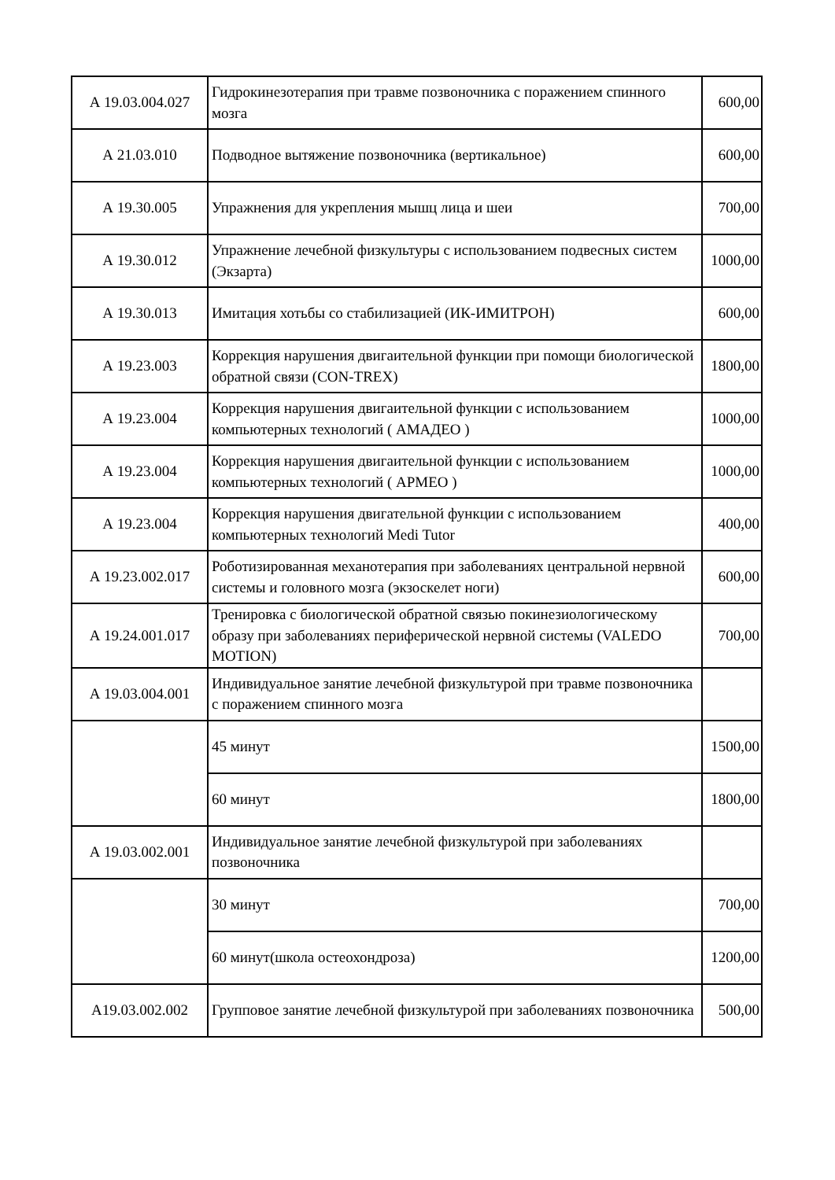| А 19.03.004.027 | Гидрокинезотерапия при травме позвоночника с поражением спинного мозга | 600,00 |
| А 21.03.010 | Подводное вытяжение позвоночника (вертикальное) | 600,00 |
| А 19.30.005 | Упражнения для укрепления мышц лица и шеи | 700,00 |
| А 19.30.012 | Упражнение лечебной физкультуры с использованием подвесных систем (Экзарта) | 1000,00 |
| А 19.30.013 | Имитация хотьбы со стабилизацией (ИК-ИМИТРОН) | 600,00 |
| А 19.23.003 | Коррекция нарушения двигаительной функции при помощи биологической обратной связи (CON-TREX) | 1800,00 |
| А 19.23.004 | Коррекция нарушения двигаительной функции с использованием компьютерных технологий ( АМАДЕО ) | 1000,00 |
| А 19.23.004 | Коррекция нарушения двигаительной функции с использованием компьютерных технологий ( АРМЕО ) | 1000,00 |
| А 19.23.004 | Коррекция нарушения двигательной функции с использованием компьютерных технологий Medi Tutor | 400,00 |
| А 19.23.002.017 | Роботизированная механотерапия при заболеваниях центральной нервной системы и головного мозга (экзоскелет ноги) | 600,00 |
| А 19.24.001.017 | Тренировка с биологической обратной связью покинезиологическому образу при заболеваниях периферической нервной системы (VALEDO MOTION) | 700,00 |
| А 19.03.004.001 | Индивидуальное занятие лечебной физкультурой при травме позвоночника с поражением спинного мозга | |
| | 45 минут | 1500,00 |
| | 60 минут | 1800,00 |
| А 19.03.002.001 | Индивидуальное занятие лечебной физкультурой при заболеваниях позвоночника | |
| | 30 минут | 700,00 |
| | 60 минут(школа остеохондроза) | 1200,00 |
| А19.03.002.002 | Групповое занятие лечебной физкультурой при заболеваниях позвоночника | 500,00 |